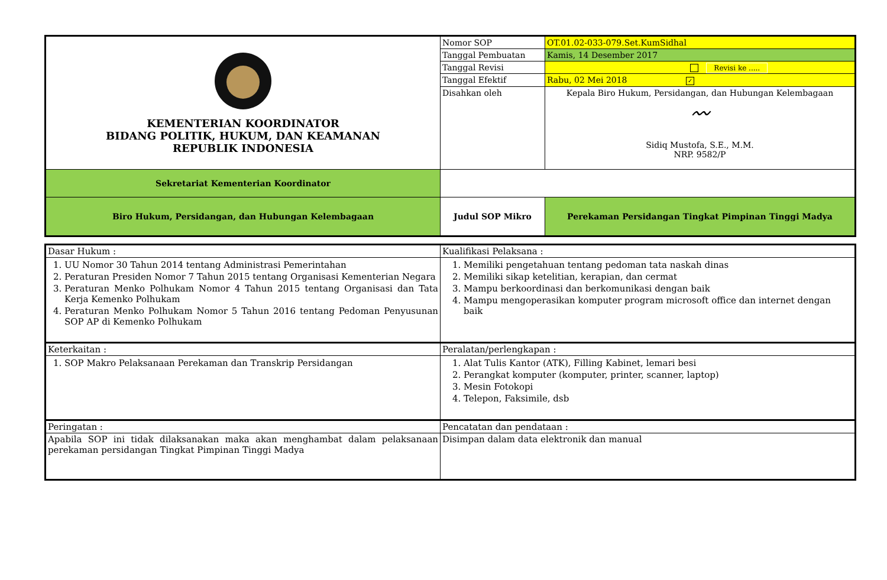| KEMENTERIAN KOORDINATOR BIDANG POLITIK, HUKUM, DAN KEAMANAN REPUBLIK INDONESIA | Nomor SOP | OT.01.02-033-079.Set.KumSidhal |
| | Tanggal Pembuatan | Kamis, 14 Desember 2017 |
| | Tanggal Revisi | Revisi ke ..... |
| | Tanggal Efektif | Rabu, 02 Mei 2018 ✓ |
| | Disahkan oleh | Kepala Biro Hukum, Persidangan, dan Hubungan Kelembagaan 〰 Sidiq Mustofa, S.E., M.M. NRP. 9582/P |
| Sekretariat Kementerian Koordinator | | |
| Biro Hukum, Persidangan, dan Hubungan Kelembagaan | Judul SOP Mikro | Perekaman Persidangan Tingkat Pimpinan Tinggi Madya |
| Dasar Hukum : | Kualifikasi Pelaksana : |
| 1. UU Nomor 30 Tahun 2014 tentang Administrasi Pemerintahan 2. Peraturan Presiden Nomor 7 Tahun 2015 tentang Organisasi Kementerian Negara 3. Peraturan Menko Polhukam Nomor 4 Tahun 2015 tentang Organisasi dan Tata Kerja Kemenko Polhukam 4. Peraturan Menko Polhukam Nomor 5 Tahun 2016 tentang Pedoman Penyusunan SOP AP di Kemenko Polhukam | 1. Memiliki pengetahuan tentang pedoman tata naskah dinas 2. Memiliki sikap ketelitian, kerapian, dan cermat 3. Mampu berkoordinasi dan berkomunikasi dengan baik 4. Mampu mengoperasikan komputer program microsoft office dan internet dengan baik |
| Keterkaitan : | Peralatan/perlengkapan : |
| 1. SOP Makro Pelaksanaan Perekaman dan Transkrip Persidangan | 1. Alat Tulis Kantor (ATK), Filling Kabinet, lemari besi 2. Perangkat komputer (komputer, printer, scanner, laptop) 3. Mesin Fotokopi 4. Telepon, Faksimile, dsb |
| Peringatan : | Pencatatan dan pendataan : |
| Apabila SOP ini tidak dilaksanakan maka akan menghambat dalam pelaksanaan perekaman persidangan Tingkat Pimpinan Tinggi Madya | Disimpan dalam data elektronik dan manual |